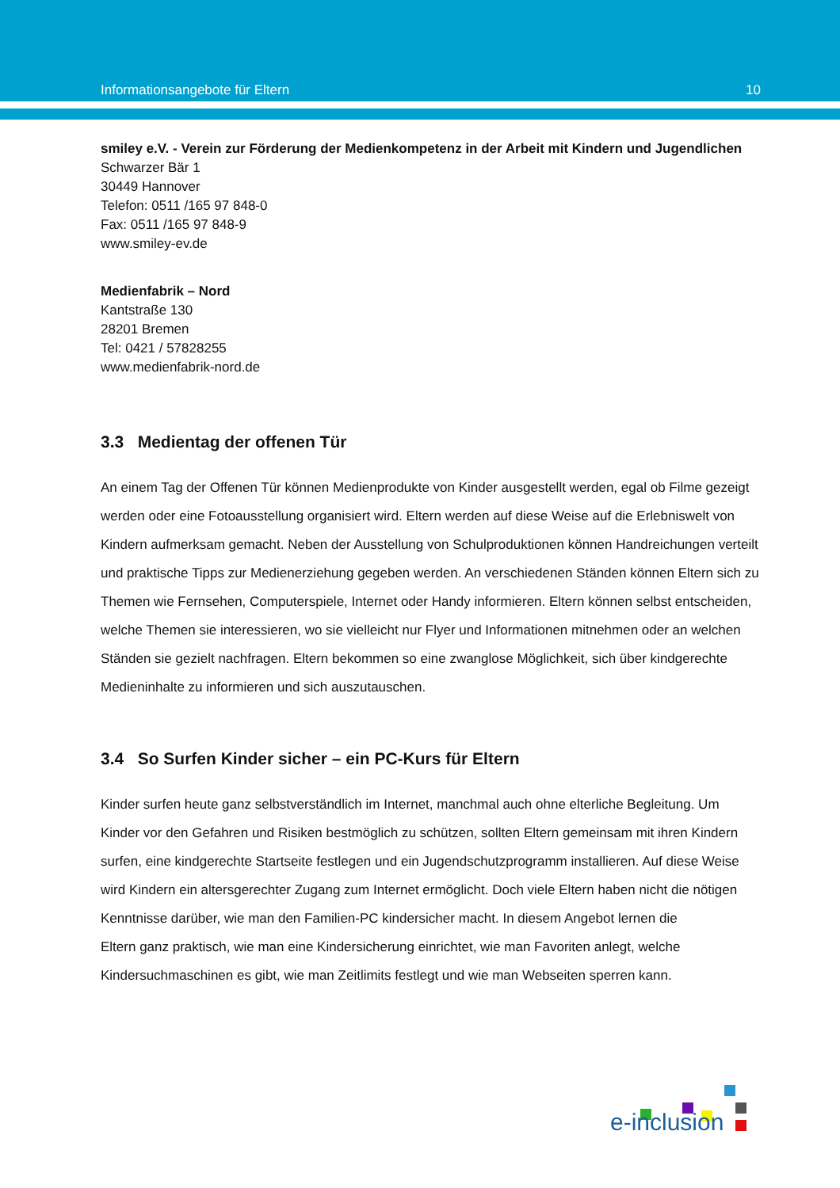Informationsangebote für Eltern 10
smiley e.V. - Verein zur Förderung der Medienkompetenz in der Arbeit mit Kindern und Jugendlichen
Schwarzer Bär 1
30449 Hannover
Telefon: 0511 /165 97 848-0
Fax: 0511 /165 97 848-9
www.smiley-ev.de
Medienfabrik – Nord
Kantstraße 130
28201 Bremen
Tel: 0421 / 57828255
www.medienfabrik-nord.de
3.3 Medientag der offenen Tür
An einem Tag der Offenen Tür können Medienprodukte von Kinder ausgestellt werden, egal ob Filme gezeigt werden oder eine Fotoausstellung organisiert wird. Eltern werden auf diese Weise auf die Erlebniswelt von Kindern aufmerksam gemacht. Neben der Ausstellung von Schulproduktionen können Handreichungen verteilt und praktische Tipps zur Medienerziehung gegeben werden. An verschiedenen Ständen können Eltern sich zu Themen wie Fernsehen, Computerspiele, Internet oder Handy informieren. Eltern können selbst entscheiden, welche Themen sie interessieren, wo sie vielleicht nur Flyer und Informationen mitnehmen oder an welchen Ständen sie gezielt nachfragen. Eltern bekommen so eine zwanglose Möglichkeit, sich über kindgerechte Medieninhalte zu informieren und sich auszutauschen.
3.4 So Surfen Kinder sicher – ein PC-Kurs für Eltern
Kinder surfen heute ganz selbstverständlich im Internet, manchmal auch ohne elterliche Begleitung. Um Kinder vor den Gefahren und Risiken bestmöglich zu schützen, sollten Eltern gemeinsam mit ihren Kindern surfen, eine kindgerechte Startseite festlegen und ein Jugendschutzprogramm installieren. Auf diese Weise wird Kindern ein altersgerechter Zugang zum Internet ermöglicht. Doch viele Eltern haben nicht die nötigen Kenntnisse darüber, wie man den Familien-PC kindersicher macht. In diesem Angebot lernen die
Eltern ganz praktisch, wie man eine Kindersicherung einrichtet, wie man Favoriten anlegt, welche Kindersuchmaschinen es gibt, wie man Zeitlimits festlegt und wie man Webseiten sperren kann.
e-inclusion